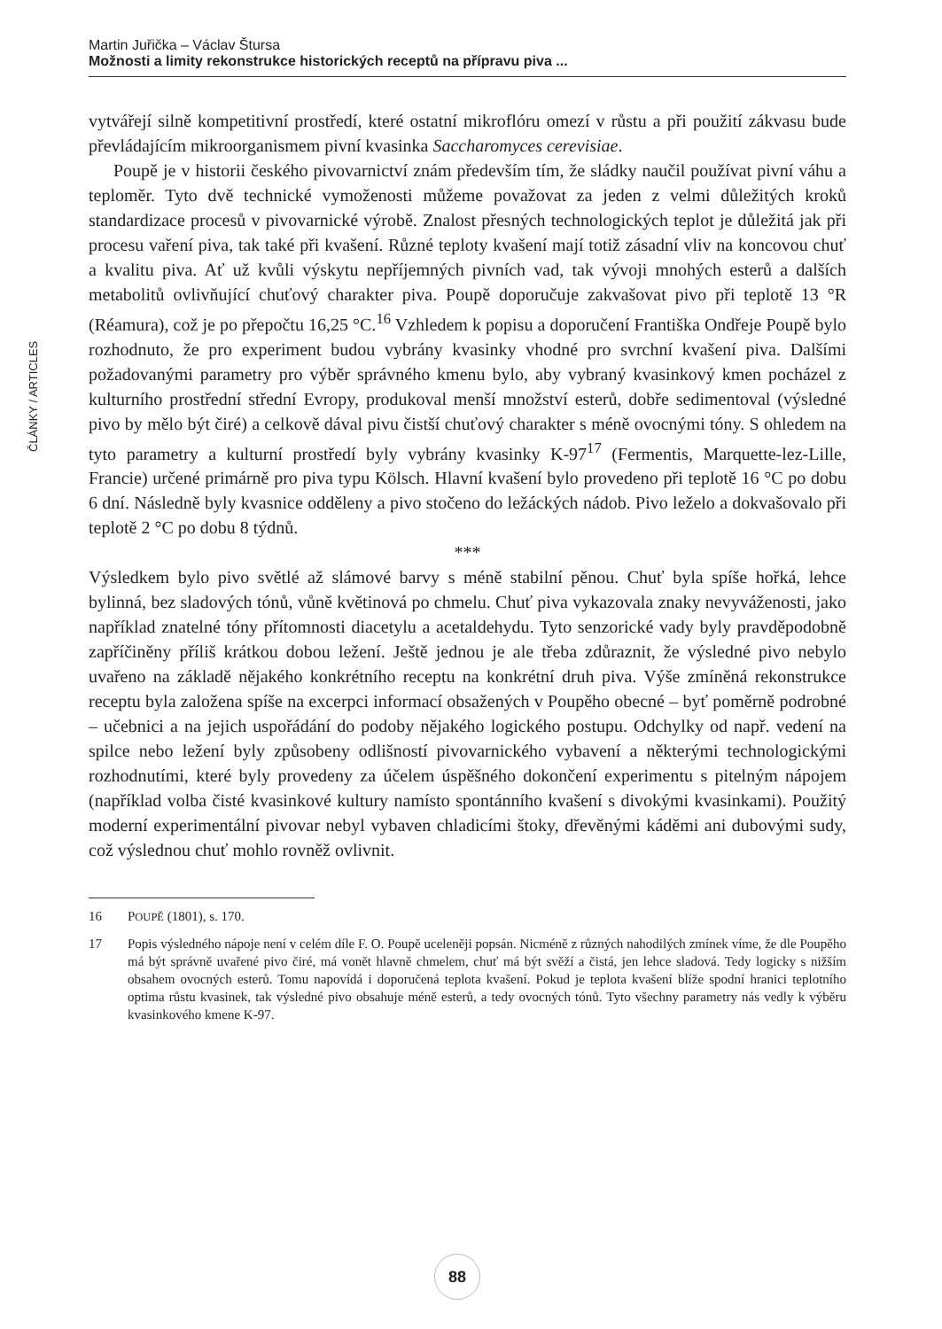Martin Juřička – Václav Štursa
Možnosti a limity rekonstrukce historických receptů na přípravu piva ...
ČLÁNKY / ARTICLES
vytvářejí silně kompetitivní prostředí, které ostatní mikroflóru omezí v růstu a při použití zákvasu bude převládajícím mikroorganismem pivní kvasinka Saccharomyces cerevisiae.
Poupě je v historii českého pivovarnictví znám především tím, že sládky naučil používat pivní váhu a teploměr. Tyto dvě technické vymoženosti můžeme považovat za jeden z velmi důležitých kroků standardizace procesů v pivovarnické výrobě. Znalost přesných technologických teplot je důležitá jak při procesu vaření piva, tak také při kvašení. Různé teploty kvašení mají totiž zásadní vliv na koncovou chuť a kvalitu piva. Ať už kvůli výskytu nepříjemných pivních vad, tak vývoji mnohých esterů a dalších metabolitů ovlivňující chuťový charakter piva. Poupě doporučuje zakvašovat pivo při teplotě 13 °R (Réamura), což je po přepočtu 16,25 °C.<sup>16</sup> Vzhledem k popisu a doporučení Františka Ondřeje Poupě bylo rozhodnuto, že pro experiment budou vybrány kvasinky vhodné pro svrchní kvašení piva. Dalšími požadovanými parametry pro výběr správného kmenu bylo, aby vybraný kvasinkový kmen pocházel z kulturního prostřední střední Evropy, produkoval menší množství esterů, dobře sedimentoval (výsledné pivo by mělo být čiré) a celkově dával pivu čistší chuťový charakter s méně ovocnými tóny. S ohledem na tyto parametry a kulturní prostředí byly vybrány kvasinky K-97<sup>17</sup> (Fermentis, Marquette-lez-Lille, Francie) určené primárně pro piva typu Kölsch. Hlavní kvašení bylo provedeno při teplotě 16 °C po dobu 6 dní. Následně byly kvasnice odděleny a pivo stočeno do ležáckých nádob. Pivo leželo a dokvašovalo při teplotě 2 °C po dobu 8 týdnů.
***
Výsledkem bylo pivo světlé až slámové barvy s méně stabilní pěnou. Chuť byla spíše hořká, lehce bylinná, bez sladových tónů, vůně květinová po chmelu. Chuť piva vykazovala znaky nevyváženosti, jako například znatelné tóny přítomnosti diacetylu a acetaldehydu. Tyto senzorické vady byly pravděpodobně zapříčiněny příliš krátkou dobou ležení. Ještě jednou je ale třeba zdůraznit, že výsledné pivo nebylo uvařeno na základě nějakého konkrétního receptu na konkrétní druh piva. Výše zmíněná rekonstrukce receptu byla založena spíše na excerpci informací obsažených v Poupěho obecné – byť poměrně podrobné – učebnici a na jejich uspořádání do podoby nějakého logického postupu. Odchylky od např. vedení na spilce nebo ležení byly způsobeny odlišností pivovarnického vybavení a některými technologickými rozhodnutími, které byly provedeny za účelem úspěšného dokončení experimentu s pitelným nápojem (například volba čisté kvasinkové kultury namísto spontánního kvašení s divokými kvasinkami). Použitý moderní experimentální pivovar nebyl vybaven chladicími štoky, dřevěnými káděmi ani dubovými sudy, což výslednou chuť mohlo rovněž ovlivnit.
16 POUPĚ (1801), s. 170.
17 Popis výsledného nápoje není v celém díle F. O. Poupě uceleněji popsán. Nicméně z různých nahodilých zmínek víme, že dle Poupěho má být správně uvařené pivo čiré, má vonět hlavně chmelem, chuť má být svěží a čistá, jen lehce sladová. Tedy logicky s nižším obsahem ovocných esterů. Tomu napovídá i doporučená teplota kvašení. Pokud je teplota kvašení blíže spodní hranici teplotního optima růstu kvasinek, tak výsledné pivo obsahuje méně esterů, a tedy ovocných tónů. Tyto všechny parametry nás vedly k výběru kvasinkového kmene K-97.
88